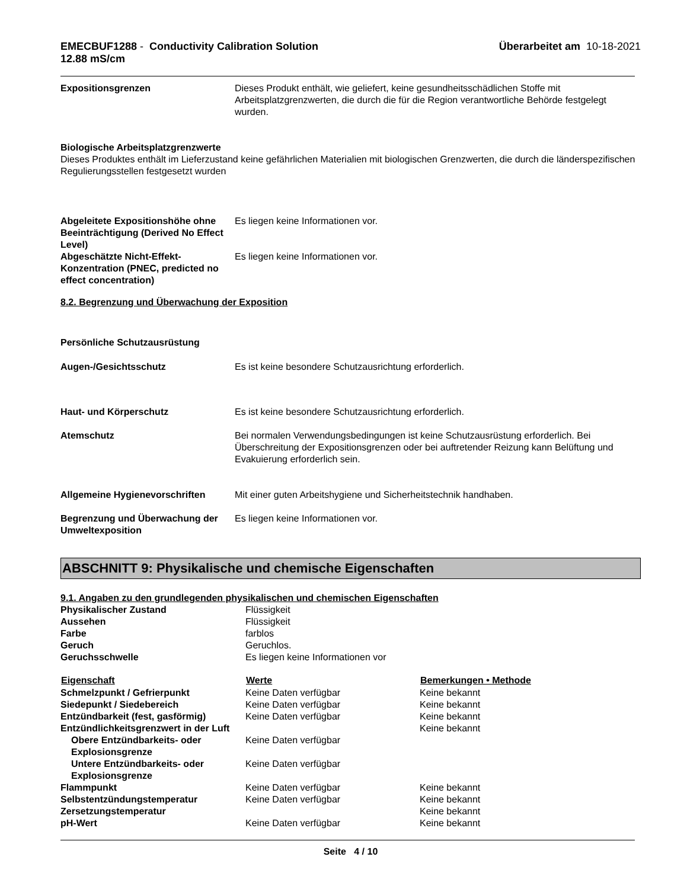EMECBUF1288 - Conductivity Calibration Solution
12.88 mS/cm
Überarbeitet am 10-18-2021
Expositionsgrenzen Dieses Produkt enthält, wie geliefert, keine gesundheitsschädlichen Stoffe mit Arbeitsplatzgrenzwerten, die durch die für die Region verantwortliche Behörde festgelegt wurden.
Biologische Arbeitsplatzgrenzwerte
Dieses Produktes enthält im Lieferzustand keine gefährlichen Materialien mit biologischen Grenzwerten, die durch die länderspezifischen Regulierungsstellen festgesetzt wurden
Abgeleitete Expositionshöhe ohne Beeinträchtigung (Derived No Effect Level)
Es liegen keine Informationen vor.
Abgeschätzte Nicht-Effekt-Konzentration (PNEC, predicted no effect concentration)
Es liegen keine Informationen vor.
8.2. Begrenzung und Überwachung der Exposition
Persönliche Schutzausrüstung
Augen-/Gesichtsschutz Es ist keine besondere Schutzausrichtung erforderlich.
Haut- und Körperschutz Es ist keine besondere Schutzausrichtung erforderlich.
Atemschutz Bei normalen Verwendungsbedingungen ist keine Schutzausrüstung erforderlich. Bei Überschreitung der Expositionsgrenzen oder bei auftretender Reizung kann Belüftung und Evakuierung erforderlich sein.
Allgemeine Hygienevorschriften Mit einer guten Arbeitshygiene und Sicherheitstechnik handhaben.
Begrenzung und Überwachung der Umweltexposition
Es liegen keine Informationen vor.
ABSCHNITT 9: Physikalische und chemische Eigenschaften
| 9.1. Angaben zu den grundlegenden physikalischen und chemischen Eigenschaften | | |
| Physikalischer Zustand | Flüssigkeit | |
| Aussehen | Flüssigkeit | |
| Farbe | farblos | |
| Geruch | Geruchlos. | |
| Geruchsschwelle | Es liegen keine Informationen vor | |
| Eigenschaft | Werte | Bemerkungen • Methode |
| Schmelzpunkt / Gefrierpunkt | Keine Daten verfügbar | Keine bekannt |
| Siedepunkt / Siedebereich | Keine Daten verfügbar | Keine bekannt |
| Entzündbarkeit (fest, gasförmig) | Keine Daten verfügbar | Keine bekannt |
| Entzündlichkeitsgrenzwert in der Luft | | Keine bekannt |
| Obere Entzündbarkeits- oder Explosionsgrenze | Keine Daten verfügbar | |
| Untere Entzündbarkeits- oder Explosionsgrenze | Keine Daten verfügbar | |
| Flammpunkt | Keine Daten verfügbar | Keine bekannt |
| Selbstentzündungstemperatur | Keine Daten verfügbar | Keine bekannt |
| Zersetzungstemperatur | | Keine bekannt |
| pH-Wert | Keine Daten verfügbar | Keine bekannt |
Seite 4 / 10